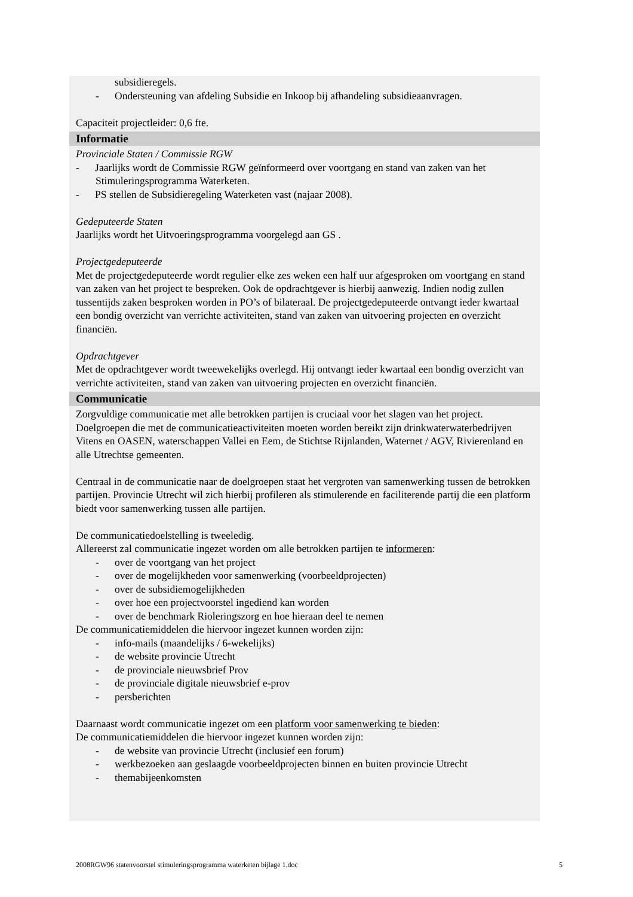subsidieregels.
- Ondersteuning van afdeling Subsidie en Inkoop bij afhandeling subsidieaanvragen.
Capaciteit projectleider: 0,6 fte.
Informatie
Provinciale Staten / Commissie RGW
- Jaarlijks wordt de Commissie RGW geïnformeerd over voortgang en stand van zaken van het Stimuleringsprogramma Waterketen.
- PS stellen de Subsidieregeling Waterketen vast (najaar 2008).
Gedeputeerde Staten
Jaarlijks wordt het Uitvoeringsprogramma voorgelegd aan GS .
Projectgedeputeerde
Met de projectgedeputeerde wordt regulier elke zes weken een half uur afgesproken om voortgang en stand van zaken van het project te bespreken. Ook de opdrachtgever is hierbij aanwezig. Indien nodig zullen tussentijds zaken besproken worden in PO’s of bilateraal. De projectgedeputeerde ontvangt ieder kwartaal een bondig overzicht van verrichte activiteiten, stand van zaken van uitvoering projecten en overzicht financiën.
Opdrachtgever
Met de opdrachtgever wordt tweewekelijks overlegd. Hij ontvangt ieder kwartaal een bondig overzicht van verrichte activiteiten, stand van zaken van uitvoering projecten en overzicht financiën.
Communicatie
Zorgvuldige communicatie met alle betrokken partijen is cruciaal voor het slagen van het project. Doelgroepen die met de communicatieactiviteiten moeten worden bereikt zijn drinkwaterwaterbedrijven Vitens en OASEN, waterschappen Vallei en Eem, de Stichtse Rijnlanden, Waternet / AGV, Rivierenland en alle Utrechtse gemeenten.
Centraal in de communicatie naar de doelgroepen staat het vergroten van samenwerking tussen de betrokken partijen. Provincie Utrecht wil zich hierbij profileren als stimulerende en faciliterende partij die een platform biedt voor samenwerking tussen alle partijen.
De communicatiedoelstelling is tweeledig.
Allereerst zal communicatie ingezet worden om alle betrokken partijen te informeren:
- over de voortgang van het project
- over de mogelijkheden voor samenwerking (voorbeeldprojecten)
- over de subsidiemogelijkheden
- over hoe een projectvoorstel ingediend kan worden
- over de benchmark Rioleringszorg en hoe hieraan deel te nemen
De communicatiemiddelen die hiervoor ingezet kunnen worden zijn:
- info-mails (maandelijks / 6-wekelijks)
- de website provincie Utrecht
- de provinciale nieuwsbrief Prov
- de provinciale digitale nieuwsbrief e-prov
- persberichten
Daarnaast wordt communicatie ingezet om een platform voor samenwerking te bieden:
De communicatiemiddelen die hiervoor ingezet kunnen worden zijn:
- de website van provincie Utrecht (inclusief een forum)
- werkbezoeken aan geslaagde voorbeeldprojecten binnen en buiten provincie Utrecht
- themabijeenkomsten
2008RGW96 statenvoorstel stimuleringsprogramma waterketen bijlage 1.doc 5